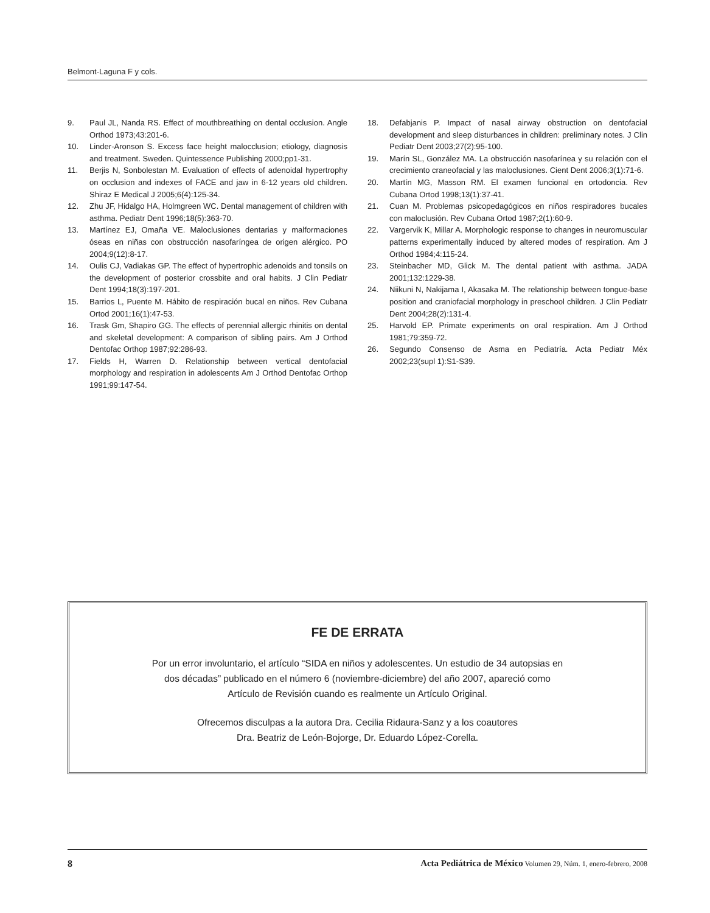Belmont-Laguna F y cols.
9. Paul JL, Nanda RS. Effect of mouthbreathing on dental occlusion. Angle Orthod 1973;43:201-6.
10. Linder-Aronson S. Excess face height malocclusion; etiology, diagnosis and treatment. Sweden. Quintessence Publishing 2000;pp1-31.
11. Berjis N, Sonbolestan M. Evaluation of effects of adenoidal hypertrophy on occlusion and indexes of FACE and jaw in 6-12 years old children. Shiraz E Medical J 2005;6(4):125-34.
12. Zhu JF, Hidalgo HA, Holmgreen WC. Dental management of children with asthma. Pediatr Dent 1996;18(5):363-70.
13. Martínez EJ, Omaña VE. Maloclusiones dentarias y malformaciones óseas en niñas con obstrucción nasofaríngea de origen alérgico. PO 2004;9(12):8-17.
14. Oulis CJ, Vadiakas GP. The effect of hypertrophic adenoids and tonsils on the development of posterior crossbite and oral habits. J Clin Pediatr Dent 1994;18(3):197-201.
15. Barrios L, Puente M. Hábito de respiración bucal en niños. Rev Cubana Ortod 2001;16(1):47-53.
16. Trask Gm, Shapiro GG. The effects of perennial allergic rhinitis on dental and skeletal development: A comparison of sibling pairs. Am J Orthod Dentofac Orthop 1987;92:286-93.
17. Fields H, Warren D. Relationship between vertical dentofacial morphology and respiration in adolescents Am J Orthod Dentofac Orthop 1991;99:147-54.
18. Defabjanis P. Impact of nasal airway obstruction on dentofacial development and sleep disturbances in children: preliminary notes. J Clin Pediatr Dent 2003;27(2):95-100.
19. Marín SL, González MA. La obstrucción nasofarínea y su relación con el crecimiento craneofacial y las maloclusiones. Cient Dent 2006;3(1):71-6.
20. Martín MG, Masson RM. El examen funcional en ortodoncia. Rev Cubana Ortod 1998;13(1):37-41.
21. Cuan M. Problemas psicopedagógicos en niños respiradores bucales con maloclusión. Rev Cubana Ortod 1987;2(1):60-9.
22. Vargervik K, Millar A. Morphologic response to changes in neuromuscular patterns experimentally induced by altered modes of respiration. Am J Orthod 1984;4:115-24.
23. Steinbacher MD, Glick M. The dental patient with asthma. JADA 2001;132:1229-38.
24. Niikuni N, Nakijama I, Akasaka M. The relationship between tongue-base position and craniofacial morphology in preschool children. J Clin Pediatr Dent 2004;28(2):131-4.
25. Harvold EP. Primate experiments on oral respiration. Am J Orthod 1981;79:359-72.
26. Segundo Consenso de Asma en Pediatría. Acta Pediatr Méx 2002;23(supl 1):S1-S39.
FE DE ERRATA
Por un error involuntario, el artículo “SIDA en niños y adolescentes. Un estudio de 34 autopsias en
dos décadas” publicado en el número 6 (noviembre-diciembre) del año 2007, apareció como
Artículo de Revisión cuando es realmente un Artículo Original.
Ofrecemos disculpas a la autora Dra. Cecilia Ridaura-Sanz y a los coautores
Dra. Beatriz de León-Bojorge, Dr. Eduardo López-Corella.
8 Acta Pediátrica de México Volumen 29, Núm. 1, enero-febrero, 2008